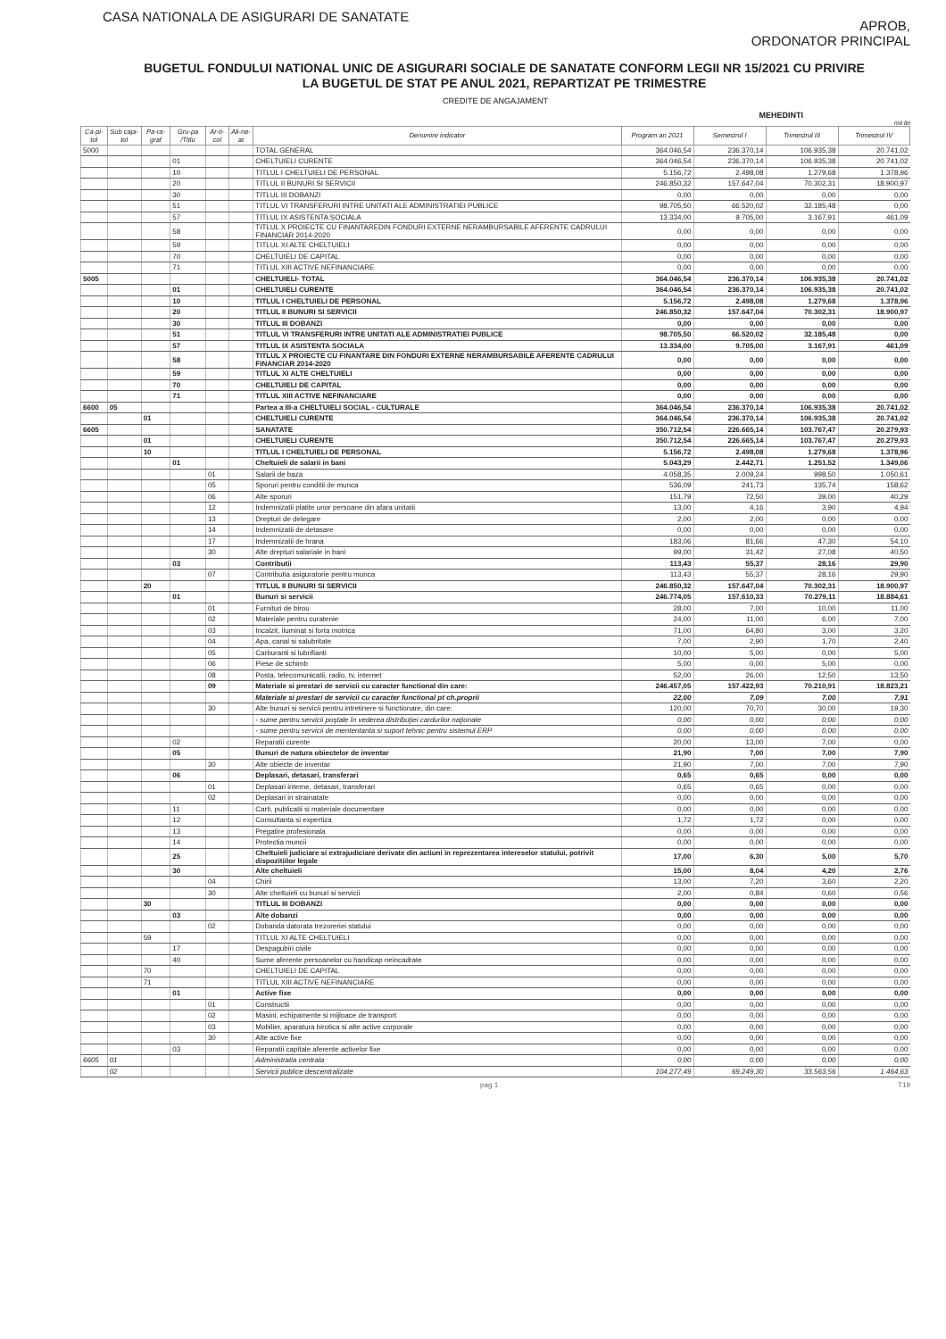CASA NATIONALA DE ASIGURARI DE SANATATE
APROB,
ORDONATOR PRINCIPAL
BUGETUL FONDULUI NATIONAL UNIC DE ASIGURARI SOCIALE DE SANATATE CONFORM LEGII NR 15/2021 CU PRIVIRE
LA BUGETUL DE STAT PE ANUL 2021, REPARTIZAT PE TRIMESTRE
CREDITE DE ANGAJAMENT
MEHEDINTI
mii lei
| Ca-pi-tol | Sub capi-tol | Pa-ra-graf | Gru-pa /Titlu | Ar-ti-col | Ali-ne-at | Denumire indicator | Program an 2021 | Semestrul I | Trimestrul III | Trimestrul IV |
| --- | --- | --- | --- | --- | --- | --- | --- | --- | --- | --- |
| 5000 | | | | | | TOTAL GENERAL | 364.046,54 | 236.370,14 | 106.935,38 | 20.741,02 |
| | | | 01 | | | CHELTUIELI CURENTE | 364.046,54 | 236.370,14 | 106.935,38 | 20.741,02 |
| | | | 10 | | | TITLUL I CHELTUIELI DE PERSONAL | 5.156,72 | 2.498,08 | 1.279,68 | 1.378,96 |
| | | | 20 | | | TITLUL II BUNURI SI SERVICII | 246.850,32 | 157.647,04 | 70.302,31 | 18.900,97 |
| | | | 30 | | | TITLUL III DOBANZI | 0,00 | 0,00 | 0,00 | 0,00 |
| | | | 51 | | | TITLUL VI TRANSFERURI INTRE UNITATI ALE ADMINISTRATIEI PUBLICE | 98.705,50 | 66.520,02 | 32.185,48 | 0,00 |
| | | | 57 | | | TITLUL IX ASISTENTA SOCIALA | 13.334,00 | 9.705,00 | 3.167,91 | 461,09 |
| | | | 58 | | | TITLUL X PROIECTE CU FINANTAREDIN FONDURI EXTERNE NERAMBURSABILE AFERENTE CADRULUI FINANCIAR 2014-2020 | 0,00 | 0,00 | 0,00 | 0,00 |
| | | | 59 | | | TITLUL XI ALTE CHELTUIELI | 0,00 | 0,00 | 0,00 | 0,00 |
| | | | 70 | | | CHELTUIELI DE CAPITAL | 0,00 | 0,00 | 0,00 | 0,00 |
| | | | 71 | | | TITLUL XIII ACTIVE NEFINANCIARE | 0,00 | 0,00 | 0,00 | 0,00 |
| 5005 | | | | | | CHELTUIELI- TOTAL | 364.046,54 | 236.370,14 | 106.935,38 | 20.741,02 |
| | | | 01 | | | CHELTUIELI CURENTE | 364.046,54 | 236.370,14 | 106.935,38 | 20.741,02 |
| | | | 10 | | | TITLUL I CHELTUIELI DE PERSONAL | 5.156,72 | 2.498,08 | 1.279,68 | 1.378,96 |
| | | | 20 | | | TITLUL II BUNURI SI SERVICII | 246.850,32 | 157.647,04 | 70.302,31 | 18.900,97 |
| | | | 30 | | | TITLUL III DOBANZI | 0,00 | 0,00 | 0,00 | 0,00 |
| | | | 51 | | | TITLUL VI TRANSFERURI INTRE UNITATI ALE ADMINISTRATIEI PUBLICE | 98.705,50 | 66.520,02 | 32.185,48 | 0,00 |
| | | | 57 | | | TITLUL IX ASISTENTA SOCIALA | 13.334,00 | 9.705,00 | 3.167,91 | 461,09 |
| | | | 58 | | | TITLUL X PROIECTE CU FINANTARE DIN FONDURI EXTERNE NERAMBURSABILE AFERENTE CADRULUI FINANCIAR 2014-2020 | 0,00 | 0,00 | 0,00 | 0,00 |
| | | | 59 | | | TITLUL XI ALTE CHELTUIELI | 0,00 | 0,00 | 0,00 | 0,00 |
| | | | 70 | | | CHELTUIELI DE CAPITAL | 0,00 | 0,00 | 0,00 | 0,00 |
| | | | 71 | | | TITLUL XIII ACTIVE NEFINANCIARE | 0,00 | 0,00 | 0,00 | 0,00 |
| 6600 | 05 | | | | | Partea a III-a CHELTUIELI SOCIAL - CULTURALE | 364.046,54 | 236.370,14 | 106.935,38 | 20.741,02 |
| | | 01 | | | | CHELTUIELI CURENTE | 364.046,54 | 236.370,14 | 106.935,38 | 20.741,02 |
| 6605 | | | | | | SANATATE | 350.712,54 | 226.665,14 | 103.767,47 | 20.279,93 |
| | | 01 | | | | CHELTUIELI CURENTE | 350.712,54 | 226.665,14 | 103.767,47 | 20.279,93 |
| | | 10 | | | | TITLUL I CHELTUIELI DE PERSONAL | 5.156,72 | 2.498,08 | 1.279,68 | 1.378,96 |
| | | | 01 | | | Cheltuieli de salarii in bani | 5.043,29 | 2.442,71 | 1.251,52 | 1.349,06 |
| | | | | 01 | | Salarii de baza | 4.058,35 | 2.009,24 | 998,50 | 1.050,61 |
| | | | | 05 | | Sporuri pentru conditii de munca | 536,09 | 241,73 | 135,74 | 158,62 |
| | | | | 06 | | Alte sporuri | 151,79 | 72,50 | 39,00 | 40,29 |
| | | | | 12 | | Indemnizatii platite unor persoane din afara unitatii | 13,00 | 4,16 | 3,90 | 4,94 |
| | | | | 13 | | Drepturi de delegare | 2,00 | 2,00 | 0,00 | 0,00 |
| | | | | 14 | | Indemnizatii de detasare | 0,00 | 0,00 | 0,00 | 0,00 |
| | | | | 17 | | Indemnizatii de hrana | 183,06 | 81,66 | 47,30 | 54,10 |
| | | | | 30 | | Alte drepturi salariale in bani | 99,00 | 31,42 | 27,08 | 40,50 |
| | | | 03 | | | Contributii | 113,43 | 55,37 | 28,16 | 29,90 |
| | | | | 07 | | Contributia asiguratorie pentru munca | 113,43 | 55,37 | 28,16 | 29,90 |
| | | 20 | | | | TITLUL II BUNURI SI SERVICII | 246.850,32 | 157.647,04 | 70.302,31 | 18.900,97 |
| | | | 01 | | | Bunuri si servicii | 246.774,05 | 157.610,33 | 70.279,11 | 18.884,61 |
| | | | | 01 | | Furnituri de birou | 28,00 | 7,00 | 10,00 | 11,00 |
| | | | | 02 | | Materiale pentru curatenie | 24,00 | 11,00 | 6,00 | 7,00 |
| | | | | 03 | | Incalzit, iluminat si forta motrica | 71,00 | 64,80 | 3,00 | 3,20 |
| | | | | 04 | | Apa, canal si salubritate | 7,00 | 2,90 | 1,70 | 2,40 |
| | | | | 05 | | Carburanti si lubrifianti | 10,00 | 5,00 | 0,00 | 5,00 |
| | | | | 06 | | Piese de schimb | 5,00 | 0,00 | 5,00 | 0,00 |
| | | | | 08 | | Posta, telecomunicatii, radio, tv, internet | 52,00 | 26,00 | 12,50 | 13,50 |
| | | | | 09 | | Materiale si prestari de servicii cu caracter functional din care: | 246.457,05 | 157.422,93 | 70.210,91 | 18.823,21 |
| | | | | | | Materiale si prestari de servicii cu caracter functional pt ch.proprii | 22,00 | 7,09 | 7,00 | 7,91 |
| | | | | 30 | | Alte bunuri si servicii pentru intretinere si functionare, din care: | 120,00 | 70,70 | 30,00 | 19,30 |
| | | | | | | - sume pentru servicii poştale în vederea distribuţiei cardurilor naţionale | 0,00 | 0,00 | 0,00 | 0,00 |
| | | | | | | - sume pentru servicii de mententanta si suport tehnic pentru sistemul ERP | 0,00 | 0,00 | 0,00 | 0,00 |
| | | | 02 | | | Reparatii curente | 20,00 | 13,00 | 7,00 | 0,00 |
| | | | 05 | | | Bunuri de natura obiectelor de inventar | 21,90 | 7,00 | 7,00 | 7,90 |
| | | | | 30 | | Alte obiecte de inventar | 21,90 | 7,00 | 7,00 | 7,90 |
| | | | 06 | | | Deplasari, detasari, transferari | 0,65 | 0,65 | 0,00 | 0,00 |
| | | | | 01 | | Deplasari interne, detasari, transferari | 0,65 | 0,65 | 0,00 | 0,00 |
| | | | | 02 | | Deplasari in strainatate | 0,00 | 0,00 | 0,00 | 0,00 |
| | | | 11 | | | Carti, publicatii si materiale documentare | 0,00 | 0,00 | 0,00 | 0,00 |
| | | | 12 | | | Consultanta si expertiza | 1,72 | 1,72 | 0,00 | 0,00 |
| | | | 13 | | | Pregatire profesionala | 0,00 | 0,00 | 0,00 | 0,00 |
| | | | 14 | | | Protectia muncii | 0,00 | 0,00 | 0,00 | 0,00 |
| | | | 25 | | | Cheltuieli judiciare si extrajudiciare derivate din actiuni in reprezentarea intereselor statului, potrivit dispozitiilor legale | 17,00 | 6,30 | 5,00 | 5,70 |
| | | | 30 | | | Alte cheltuieli | 15,00 | 8,04 | 4,20 | 2,76 |
| | | | | 04 | | Chirii | 13,00 | 7,20 | 3,60 | 2,20 |
| | | | | 30 | | Alte cheltuieli cu bunuri si servicii | 2,00 | 0,84 | 0,60 | 0,56 |
| | | 30 | | | | TITLUL III DOBANZI | 0,00 | 0,00 | 0,00 | 0,00 |
| | | | 03 | | | Alte dobanzi | 0,00 | 0,00 | 0,00 | 0,00 |
| | | | | 02 | | Dobanda datorata trezoreriei statului | 0,00 | 0,00 | 0,00 | 0,00 |
| | | 59 | | | | TITLUL XI ALTE CHELTUIELI | 0,00 | 0,00 | 0,00 | 0,00 |
| | | | 17 | | | Despagubiri civile | 0,00 | 0,00 | 0,00 | 0,00 |
| | | | 40 | | | Sume aferente persoanelor cu handicap neincadrate | 0,00 | 0,00 | 0,00 | 0,00 |
| | | 70 | | | | CHELTUIELI DE CAPITAL | 0,00 | 0,00 | 0,00 | 0,00 |
| | | 71 | | | | TITLUL XIII ACTIVE NEFINANCIARE | 0,00 | 0,00 | 0,00 | 0,00 |
| | | | 01 | | | Active fixe | 0,00 | 0,00 | 0,00 | 0,00 |
| | | | | 01 | | Constructii | 0,00 | 0,00 | 0,00 | 0,00 |
| | | | | 02 | | Masini, echipamente si mijloace de transport | 0,00 | 0,00 | 0,00 | 0,00 |
| | | | | 03 | | Mobilier, aparatura birotica si alte active corporale | 0,00 | 0,00 | 0,00 | 0,00 |
| | | | | 30 | | Alte active fixe | 0,00 | 0,00 | 0,00 | 0,00 |
| | | | 03 | | | Reparatii capitale aferente activelor fixe | 0,00 | 0,00 | 0,00 | 0,00 |
| 6605 | 01 | | | | | Administratia centrala | 0,00 | 0,00 | 0,00 | 0,00 |
| | 02 | | | | | Servicii publice descentralizate | 104.277,49 | 69.249,30 | 33.563,56 | 1.464,63 |
pag 1 T19